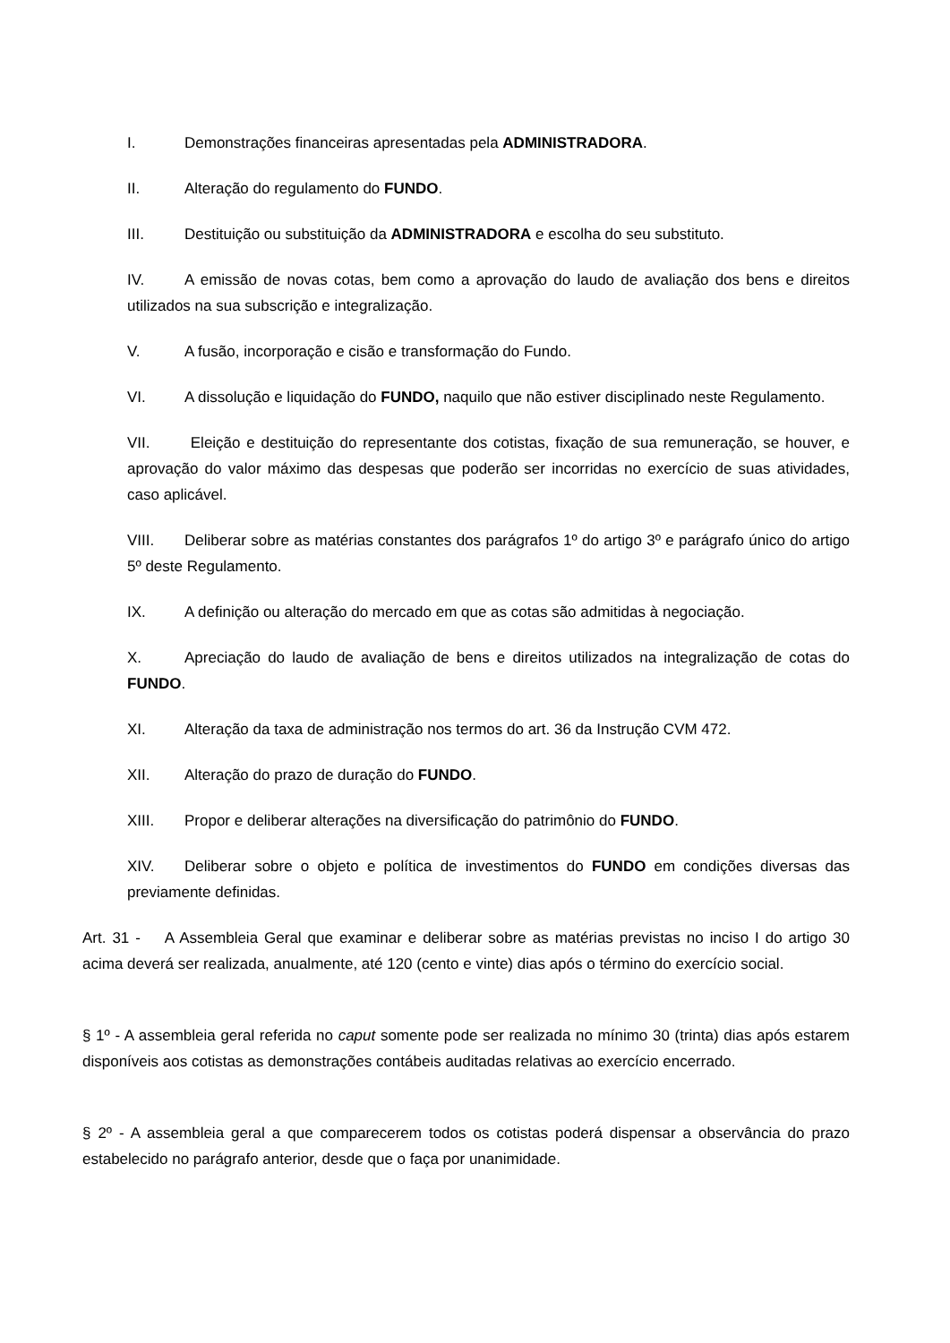I. Demonstrações financeiras apresentadas pela ADMINISTRADORA.
II. Alteração do regulamento do FUNDO.
III. Destituição ou substituição da ADMINISTRADORA e escolha do seu substituto.
IV. A emissão de novas cotas, bem como a aprovação do laudo de avaliação dos bens e direitos utilizados na sua subscrição e integralização.
V. A fusão, incorporação e cisão e transformação do Fundo.
VI. A dissolução e liquidação do FUNDO, naquilo que não estiver disciplinado neste Regulamento.
VII. Eleição e destituição do representante dos cotistas, fixação de sua remuneração, se houver, e aprovação do valor máximo das despesas que poderão ser incorridas no exercício de suas atividades, caso aplicável.
VIII. Deliberar sobre as matérias constantes dos parágrafos 1º do artigo 3º e parágrafo único do artigo 5º deste Regulamento.
IX. A definição ou alteração do mercado em que as cotas são admitidas à negociação.
X. Apreciação do laudo de avaliação de bens e direitos utilizados na integralização de cotas do FUNDO.
XI. Alteração da taxa de administração nos termos do art. 36 da Instrução CVM 472.
XII. Alteração do prazo de duração do FUNDO.
XIII. Propor e deliberar alterações na diversificação do patrimônio do FUNDO.
XIV. Deliberar sobre o objeto e política de investimentos do FUNDO em condições diversas das previamente definidas.
Art. 31 - A Assembleia Geral que examinar e deliberar sobre as matérias previstas no inciso I do artigo 30 acima deverá ser realizada, anualmente, até 120 (cento e vinte) dias após o término do exercício social.
§ 1º - A assembleia geral referida no caput somente pode ser realizada no mínimo 30 (trinta) dias após estarem disponíveis aos cotistas as demonstrações contábeis auditadas relativas ao exercício encerrado.
§ 2º - A assembleia geral a que comparecerem todos os cotistas poderá dispensar a observância do prazo estabelecido no parágrafo anterior, desde que o faça por unanimidade.